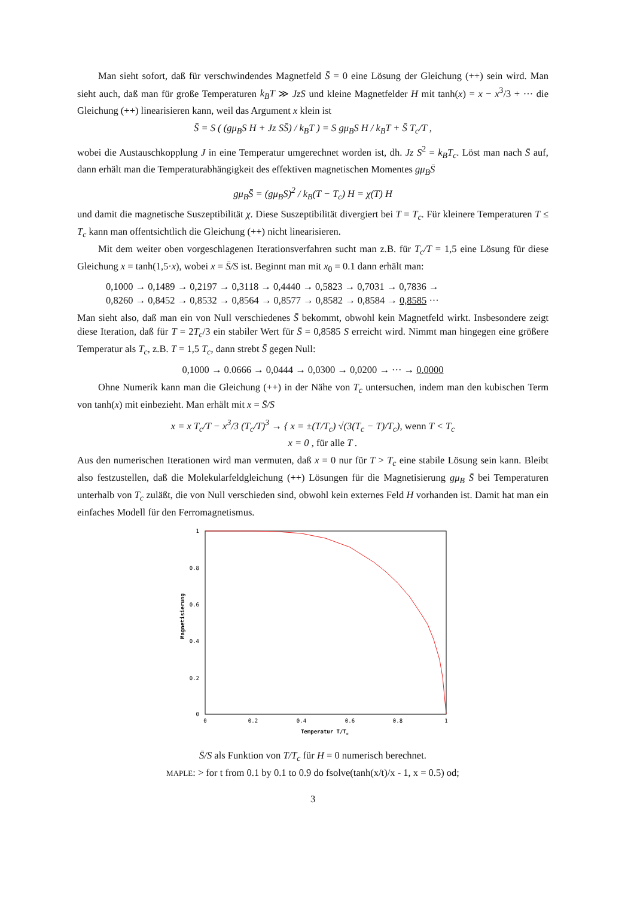Man sieht sofort, daß für verschwindendes Magnetfeld S̄ = 0 eine Lösung der Gleichung (++) sein wird. Man sieht auch, daß man für große Temperaturen k<sub>B</sub>T ≫ JzS und kleine Magnetfelder H mit tanh(x) = x − x<sup>3</sup>/3 + ··· die Gleichung (++) linearisieren kann, weil das Argument x klein ist
S̄ = S ( (gμ<sub>B</sub>S H + Jz SS̄) / k<sub>B</sub>T ) = S gμ<sub>B</sub>S H / k<sub>B</sub>T + S̄ T<sub>c</sub>/T ,
wobei die Austauschkopplung J in eine Temperatur umgerechnet worden ist, dh. Jz S<sup>2</sup> = k<sub>B</sub>T<sub>c</sub>. Löst man nach S̄ auf, dann erhält man die Temperaturabhängigkeit des effektiven magnetischen Momentes gμ<sub>B</sub>S̄
gμ<sub>B</sub>S̄ = (gμ<sub>B</sub>S)<sup>2</sup> / k<sub>B</sub>(T − T<sub>c</sub>) H = χ(T) H
und damit die magnetische Suszeptibilität χ. Diese Suszeptibilität divergiert bei T = T<sub>c</sub>. Für kleinere Temperaturen T ≤ T<sub>c</sub> kann man offentsichtlich die Gleichung (++) nicht linearisieren.
Mit dem weiter oben vorgeschlagenen Iterationsverfahren sucht man z.B. für T<sub>c</sub>/T = 1,5 eine Lösung für diese Gleichung x = tanh(1,5·x), wobei x = S̄/S ist. Beginnt man mit x<sub>0</sub> = 0.1 dann erhält man:
0,1000 → 0,1489 → 0,2197 → 0,3118 → 0,4440 → 0,5823 → 0,7031 → 0,7836 →
0,8260 → 0,8452 → 0,8532 → 0,8564 → 0,8577 → 0,8582 → 0,8584 → 0,8585 ···
Man sieht also, daß man ein von Null verschiedenes S̄ bekommt, obwohl kein Magnetfeld wirkt. Insbesondere zeigt diese Iteration, daß für T = 2T<sub>c</sub>/3 ein stabiler Wert für S̄ = 0,8585 S erreicht wird. Nimmt man hingegen eine größere Temperatur als T<sub>c</sub>, z.B. T = 1,5 T<sub>c</sub>, dann strebt S̄ gegen Null:
0,1000 → 0.0666 → 0,0444 → 0,0300 → 0,0200 → ··· → 0.0000
Ohne Numerik kann man die Gleichung (++) in der Nähe von T<sub>c</sub> untersuchen, indem man den kubischen Term von tanh(x) mit einbezieht. Man erhält mit x = S̄/S
x = x T<sub>c</sub>/T − x<sup>3</sup>/3 (T<sub>c</sub>/T)<sup>3</sup> → { x = ±(T/T<sub>c</sub>) √(3(T<sub>c</sub> − T)/T<sub>c</sub>), wenn T < T<sub>c</sub>
x = 0 , für alle T .
Aus den numerischen Iterationen wird man vermuten, daß x = 0 nur für T > T<sub>c</sub> eine stabile Lösung sein kann. Bleibt also festzustellen, daß die Molekularfeldgleichung (++) Lösungen für die Magnetisierung gμ<sub>B</sub> S̄ bei Temperaturen unterhalb von T<sub>c</sub> zuläßt, die von Null verschieden sind, obwohl kein externes Feld H vorhanden ist. Damit hat man ein einfaches Modell für den Ferromagnetismus.
1
0.8
0.6
0.4
0.2
0
0
0.2
0.4
0.6
0.8
1
Temperatur T/Tc
Magnetisierung
S̄/S als Funktion von T/T<sub>c</sub> für H = 0 numerisch berechnet.
MAPLE: > for t from 0.1 by 0.1 to 0.9 do fsolve(tanh(x/t)/x - 1, x = 0.5) od;
3